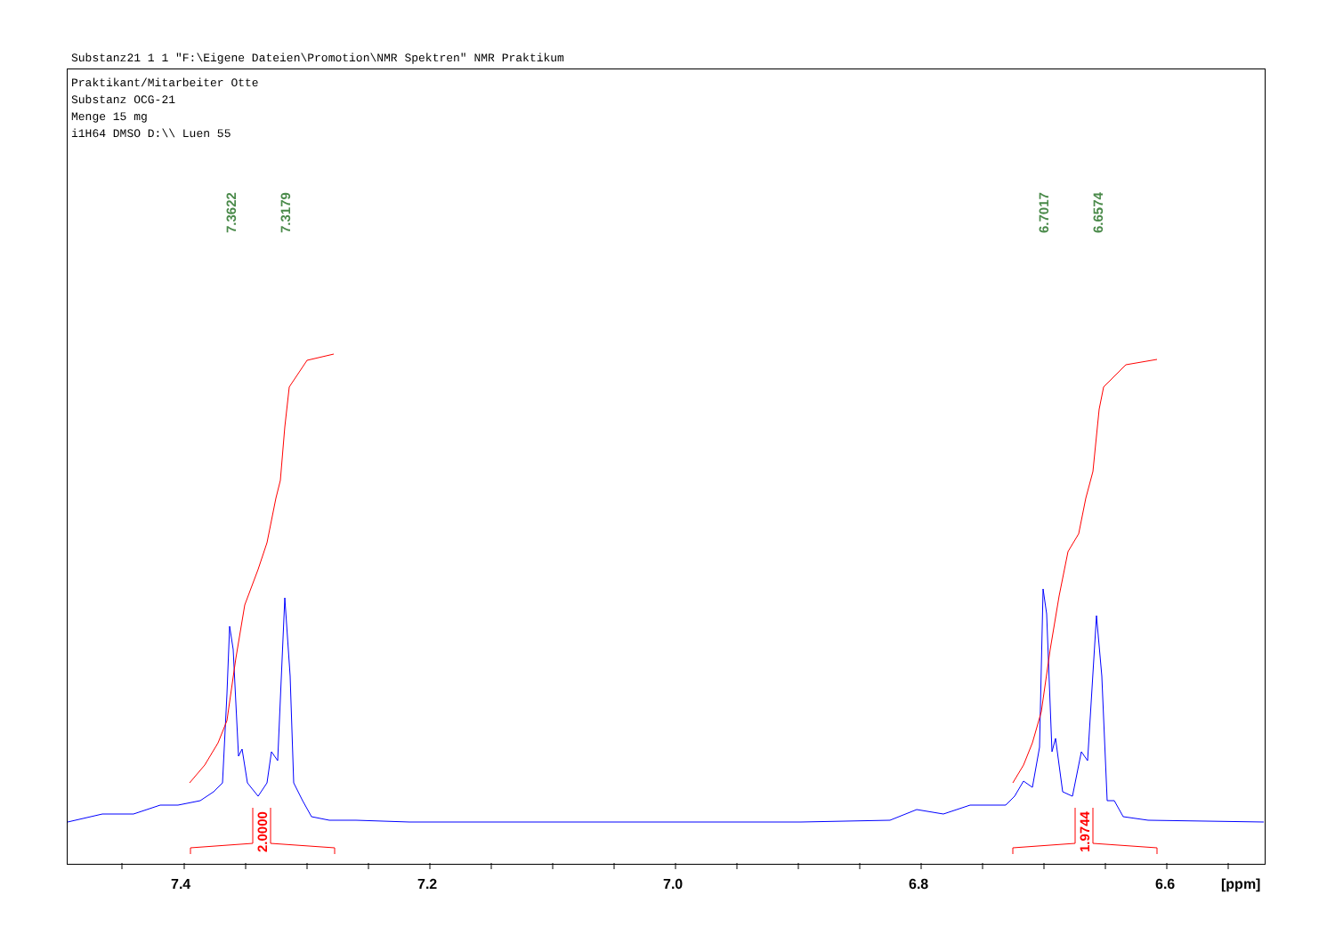Substanz21 1 1 "F:\Eigene Dateien\Promotion\NMR Spektren" NMR Praktikum
Praktikant/Mitarbeiter Otte
Substanz OCG-21
Menge 15 mg
i1H64 DMSO D:\\ Luen 55
7.3622
7.3179
6.7017
6.6574
2.0000
1.9744
7.4 7.2 7.0 6.8 6.6 [ppm]